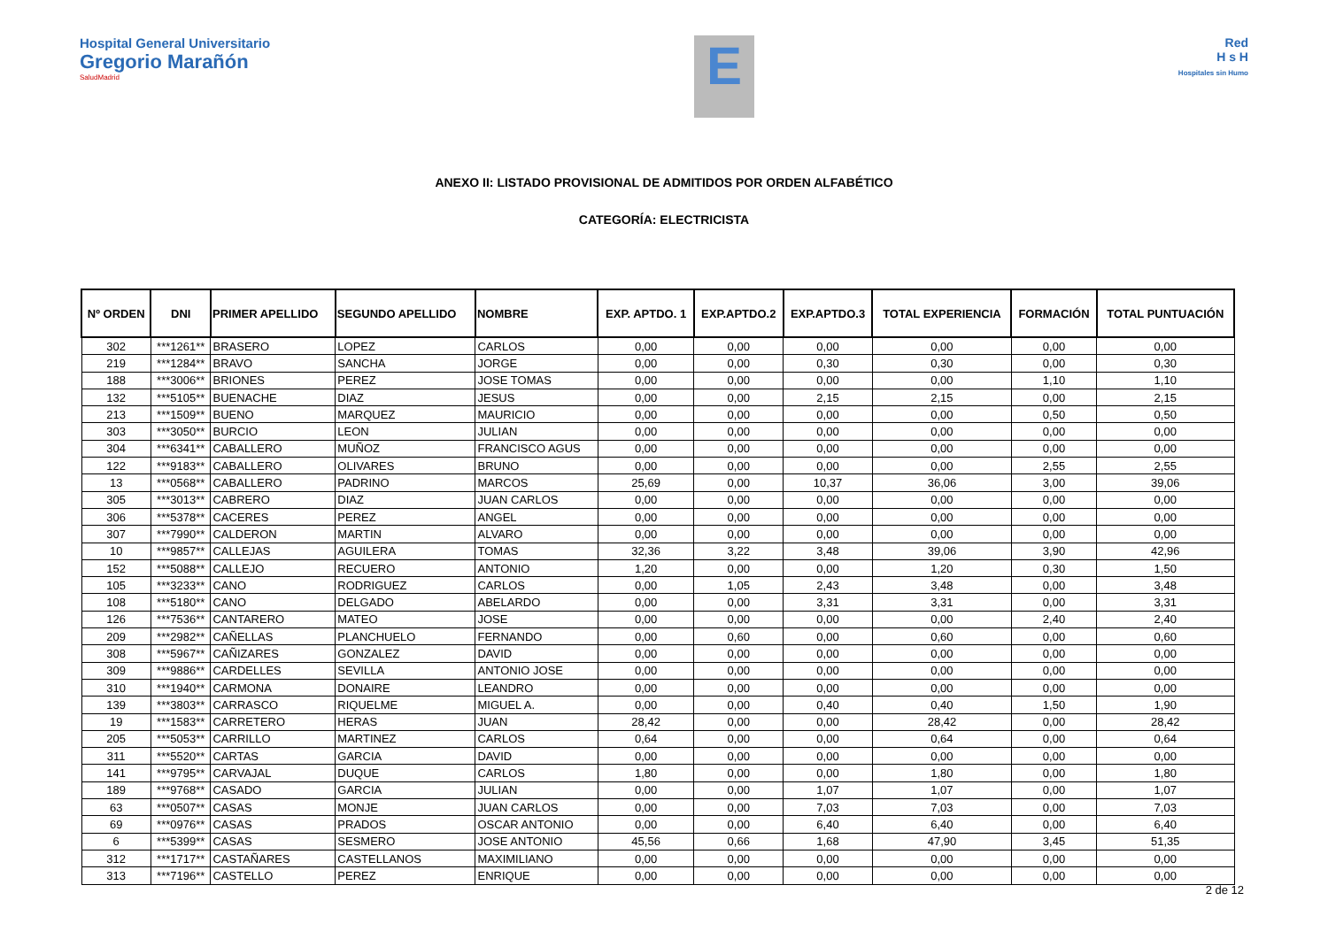Hospital General Universitario
Gregorio Marañón
SaludMadrid
E
Red
H s H
Hospitales sin Humo
ANEXO II: LISTADO PROVISIONAL DE ADMITIDOS POR ORDEN ALFABÉTICO
CATEGORÍA: ELECTRICISTA
| Nº ORDEN | DNI | PRIMER APELLIDO | SEGUNDO APELLIDO | NOMBRE | EXP. APTDO. 1 | EXP.APTDO.2 | EXP.APTDO.3 | TOTAL EXPERIENCIA | FORMACIÓN | TOTAL PUNTUACIÓN |
| --- | --- | --- | --- | --- | --- | --- | --- | --- | --- | --- |
| 302 | ***1261** | BRASERO | LOPEZ | CARLOS | 0,00 | 0,00 | 0,00 | 0,00 | 0,00 | 0,00 |
| 219 | ***1284** | BRAVO | SANCHA | JORGE | 0,00 | 0,00 | 0,30 | 0,30 | 0,00 | 0,30 |
| 188 | ***3006** | BRIONES | PEREZ | JOSE TOMAS | 0,00 | 0,00 | 0,00 | 0,00 | 1,10 | 1,10 |
| 132 | ***5105** | BUENACHE | DIAZ | JESUS | 0,00 | 0,00 | 2,15 | 2,15 | 0,00 | 2,15 |
| 213 | ***1509** | BUENO | MARQUEZ | MAURICIO | 0,00 | 0,00 | 0,00 | 0,00 | 0,50 | 0,50 |
| 303 | ***3050** | BURCIO | LEON | JULIAN | 0,00 | 0,00 | 0,00 | 0,00 | 0,00 | 0,00 |
| 304 | ***6341** | CABALLERO | MUÑOZ | FRANCISCO AGUS | 0,00 | 0,00 | 0,00 | 0,00 | 0,00 | 0,00 |
| 122 | ***9183** | CABALLERO | OLIVARES | BRUNO | 0,00 | 0,00 | 0,00 | 0,00 | 2,55 | 2,55 |
| 13 | ***0568** | CABALLERO | PADRINO | MARCOS | 25,69 | 0,00 | 10,37 | 36,06 | 3,00 | 39,06 |
| 305 | ***3013** | CABRERO | DIAZ | JUAN CARLOS | 0,00 | 0,00 | 0,00 | 0,00 | 0,00 | 0,00 |
| 306 | ***5378** | CACERES | PEREZ | ANGEL | 0,00 | 0,00 | 0,00 | 0,00 | 0,00 | 0,00 |
| 307 | ***7990** | CALDERON | MARTIN | ALVARO | 0,00 | 0,00 | 0,00 | 0,00 | 0,00 | 0,00 |
| 10 | ***9857** | CALLEJAS | AGUILERA | TOMAS | 32,36 | 3,22 | 3,48 | 39,06 | 3,90 | 42,96 |
| 152 | ***5088** | CALLEJO | RECUERO | ANTONIO | 1,20 | 0,00 | 0,00 | 1,20 | 0,30 | 1,50 |
| 105 | ***3233** | CANO | RODRIGUEZ | CARLOS | 0,00 | 1,05 | 2,43 | 3,48 | 0,00 | 3,48 |
| 108 | ***5180** | CANO | DELGADO | ABELARDO | 0,00 | 0,00 | 3,31 | 3,31 | 0,00 | 3,31 |
| 126 | ***7536** | CANTARERO | MATEO | JOSE | 0,00 | 0,00 | 0,00 | 0,00 | 2,40 | 2,40 |
| 209 | ***2982** | CAÑELLAS | PLANCHUELO | FERNANDO | 0,00 | 0,60 | 0,00 | 0,60 | 0,00 | 0,60 |
| 308 | ***5967** | CAÑIZARES | GONZALEZ | DAVID | 0,00 | 0,00 | 0,00 | 0,00 | 0,00 | 0,00 |
| 309 | ***9886** | CARDELLES | SEVILLA | ANTONIO JOSE | 0,00 | 0,00 | 0,00 | 0,00 | 0,00 | 0,00 |
| 310 | ***1940** | CARMONA | DONAIRE | LEANDRO | 0,00 | 0,00 | 0,00 | 0,00 | 0,00 | 0,00 |
| 139 | ***3803** | CARRASCO | RIQUELME | MIGUEL A. | 0,00 | 0,00 | 0,40 | 0,40 | 1,50 | 1,90 |
| 19 | ***1583** | CARRETERO | HERAS | JUAN | 28,42 | 0,00 | 0,00 | 28,42 | 0,00 | 28,42 |
| 205 | ***5053** | CARRILLO | MARTINEZ | CARLOS | 0,64 | 0,00 | 0,00 | 0,64 | 0,00 | 0,64 |
| 311 | ***5520** | CARTAS | GARCIA | DAVID | 0,00 | 0,00 | 0,00 | 0,00 | 0,00 | 0,00 |
| 141 | ***9795** | CARVAJAL | DUQUE | CARLOS | 1,80 | 0,00 | 0,00 | 1,80 | 0,00 | 1,80 |
| 189 | ***9768** | CASADO | GARCIA | JULIAN | 0,00 | 0,00 | 1,07 | 1,07 | 0,00 | 1,07 |
| 63 | ***0507** | CASAS | MONJE | JUAN CARLOS | 0,00 | 0,00 | 7,03 | 7,03 | 0,00 | 7,03 |
| 69 | ***0976** | CASAS | PRADOS | OSCAR ANTONIO | 0,00 | 0,00 | 6,40 | 6,40 | 0,00 | 6,40 |
| 6 | ***5399** | CASAS | SESMERO | JOSE ANTONIO | 45,56 | 0,66 | 1,68 | 47,90 | 3,45 | 51,35 |
| 312 | ***1717** | CASTAÑARES | CASTELLANOS | MAXIMILIANO | 0,00 | 0,00 | 0,00 | 0,00 | 0,00 | 0,00 |
| 313 | ***7196** | CASTELLO | PEREZ | ENRIQUE | 0,00 | 0,00 | 0,00 | 0,00 | 0,00 | 0,00 |
2 de 12